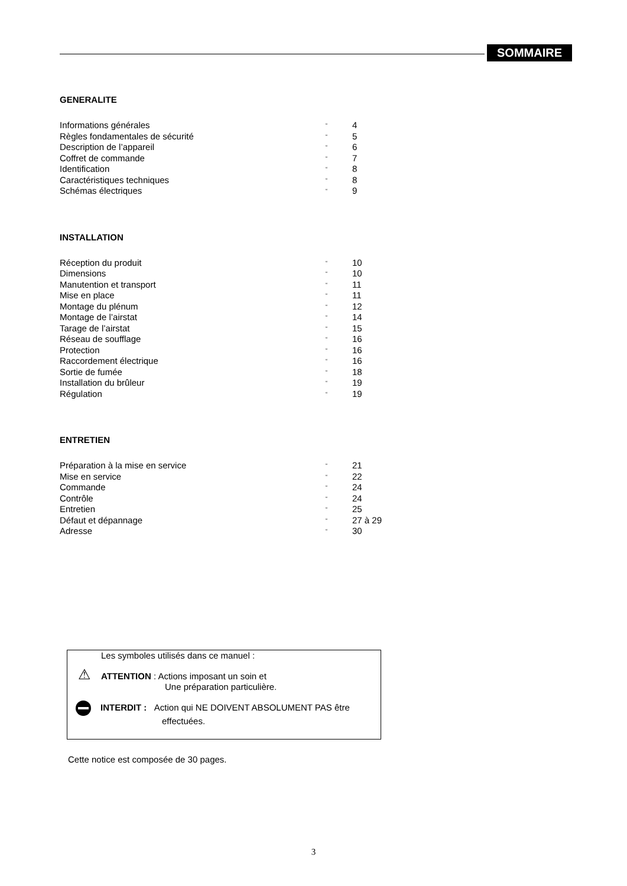SOMMAIRE
GENERALITE
| Informations générales | “ | 4 |
| Règles fondamentales de sécurité | “ | 5 |
| Description de l’appareil | “ | 6 |
| Coffret de commande | “ | 7 |
| Identification | “ | 8 |
| Caractéristiques techniques | “ | 8 |
| Schémas électriques | “ | 9 |
INSTALLATION
| Réception du produit | “ | 10 |
| Dimensions | “ | 10 |
| Manutention et transport | “ | 11 |
| Mise en place | “ | 11 |
| Montage du plénum | “ | 12 |
| Montage de l’airstat | “ | 14 |
| Tarage de l’airstat | “ | 15 |
| Réseau de soufflage | “ | 16 |
| Protection | “ | 16 |
| Raccordement électrique | “ | 16 |
| Sortie de fumée | “ | 18 |
| Installation du brûleur | “ | 19 |
| Régulation | “ | 19 |
ENTRETIEN
| Préparation à la mise en service | “ | 21 |
| Mise en service | “ | 22 |
| Commande | “ | 24 |
| Contrôle | “ | 24 |
| Entretien | “ | 25 |
| Défaut et dépannage | “ | 27 à 29 |
| Adresse | “ | 30 |
Les symboles utilisés dans ce manuel :
⚠ ATTENTION : Actions imposant un soin et
Une préparation particulière.
INTERDIT : Action qui NE DOIVENT ABSOLUMENT PAS être
effectuées.
Cette notice est composée de 30 pages.
3